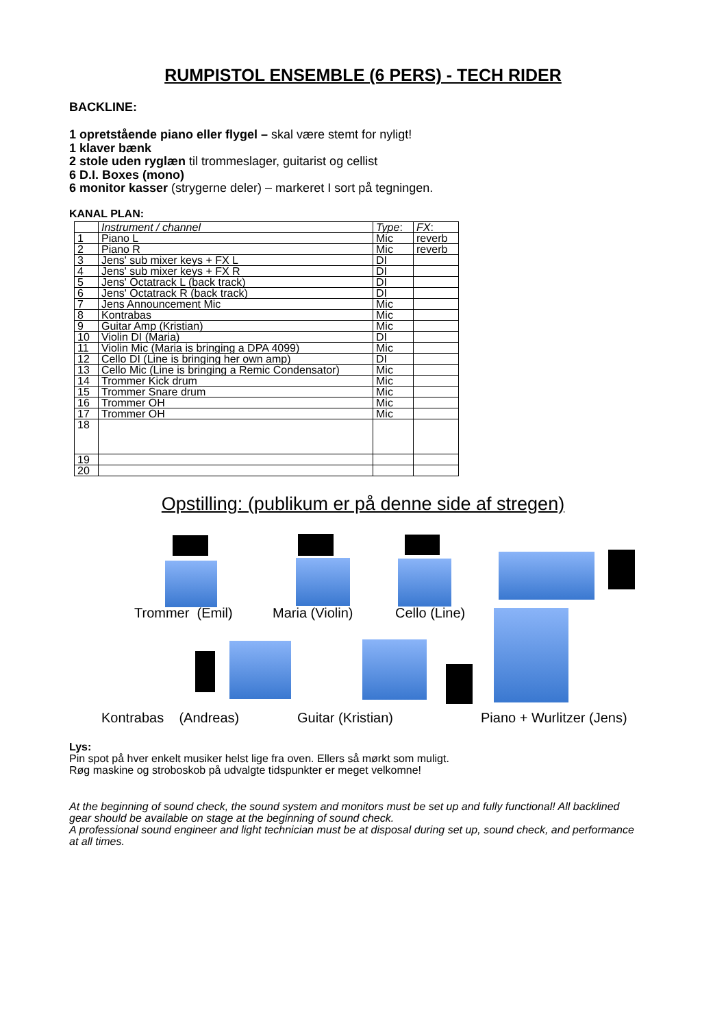RUMPISTOL ENSEMBLE (6 PERS) - TECH RIDER
BACKLINE:
1 opretstående piano eller flygel – skal være stemt for nyligt!
1 klaver bænk
2 stole uden ryglæn til trommeslager, guitarist og cellist
6 D.I. Boxes (mono)
6 monitor kasser (strygerne deler) – markeret I sort på tegningen.
KANAL PLAN:
| | Instrument / channel | Type : | FX : |
| 1 | Piano L | Mic | reverb |
| 2 | Piano R | Mic | reverb |
| 3 | Jens' sub mixer keys + FX L | DI | |
| 4 | Jens' sub mixer keys + FX R | DI | |
| 5 | Jens' Octatrack L (back track) | DI | |
| 6 | Jens' Octatrack R (back track) | DI | |
| 7 | Jens Announcement Mic | Mic | |
| 8 | Kontrabas | Mic | |
| 9 | Guitar Amp (Kristian) | Mic | |
| 10 | Violin DI (Maria) | DI | |
| 11 | Violin Mic (Maria is bringing a DPA 4099) | Mic | |
| 12 | Cello DI (Line is bringing her own amp) | DI | |
| 13 | Cello Mic (Line is bringing a Remic Condensator) | Mic | |
| 14 | Trommer Kick drum | Mic | |
| 15 | Trommer Snare drum | Mic | |
| 16 | Trommer OH | Mic | |
| 17 | Trommer OH | Mic | |
| 18 | | | |
| 19 | | | |
| 20 | | | |
Opstilling: (publikum er på denne side af stregen)
Trommer (Emil) Maria (Violin) Cello (Line)
Kontrabas (Andreas) Guitar (Kristian) Piano + Wurlitzer (Jens)
Lys:
Pin spot på hver enkelt musiker helst lige fra oven. Ellers så mørkt som muligt.
Røg maskine og stroboskob på udvalgte tidspunkter er meget velkomne!
At the beginning of sound check, the sound system and monitors must be set up and fully functional! All backlined gear should be available on stage at the beginning of sound check.
A professional sound engineer and light technician must be at disposal during set up, sound check, and performance at all times.